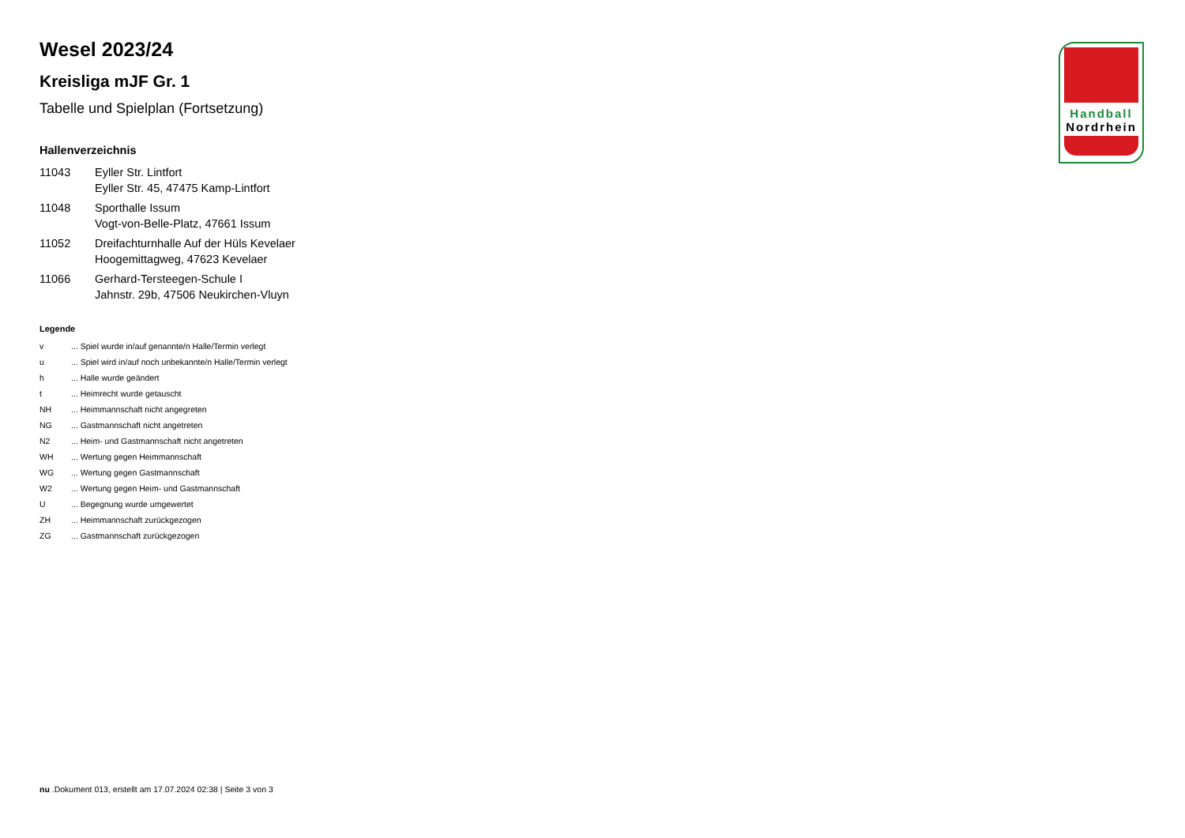Handball
Nordrhein
Wesel 2023/24
Kreisliga mJF Gr. 1
Tabelle und Spielplan (Fortsetzung)
Hallenverzeichnis
| 11043 | Eyller Str. Lintfort Eyller Str. 45, 47475 Kamp-Lintfort |
| 11048 | Sporthalle Issum Vogt-von-Belle-Platz, 47661 Issum |
| 11052 | Dreifachturnhalle Auf der Hüls Kevelaer Hoogemittagweg, 47623 Kevelaer |
| 11066 | Gerhard-Tersteegen-Schule I Jahnstr. 29b, 47506 Neukirchen-Vluyn |
Legende
| v | ... Spiel wurde in/auf genannte/n Halle/Termin verlegt |
| u | ... Spiel wird in/auf noch unbekannte/n Halle/Termin verlegt |
| h | ... Halle wurde geändert |
| t | ... Heimrecht wurde getauscht |
| NH | ... Heimmannschaft nicht angegreten |
| NG | ... Gastmannschaft nicht angetreten |
| N2 | ... Heim- und Gastmannschaft nicht angetreten |
| WH | ... Wertung gegen Heimmannschaft |
| WG | ... Wertung gegen Gastmannschaft |
| W2 | ... Wertung gegen Heim- und Gastmannschaft |
| U | ... Begegnung wurde umgewertet |
| ZH | ... Heimmannschaft zurückgezogen |
| ZG | ... Gastmannschaft zurückgezogen |
nu .Dokument 013, erstellt am 17.07.2024 02:38 | Seite 3 von 3